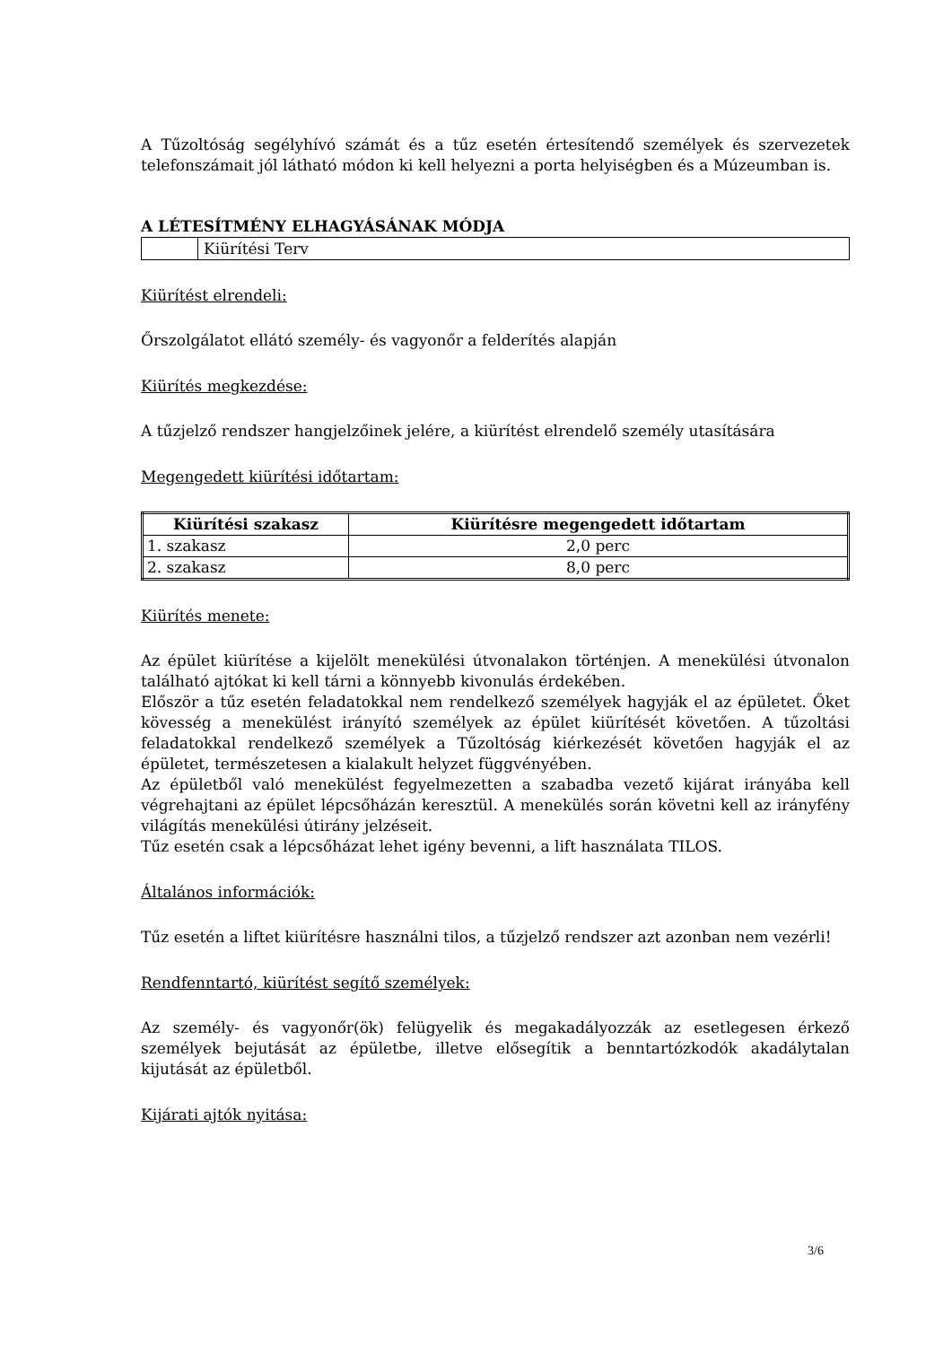A Tűzoltóság segélyhívó számát és a tűz esetén értesítendő személyek és szervezetek telefonszámait jól látható módon ki kell helyezni a porta helyiségben és a Múzeum­ban is.
A LÉTESÍTMÉNY ELHAGYÁSÁNAK MÓDJA
| | Kiürítési Terv |
Kiürítést elrendeli:
Őrszolgálatot ellátó személy- és vagyonőr a felderítés alapján
Kiürítés megkezdése:
A tűzjelző rendszer hangjelzőinek jelére, a kiürítést elrendelő személy utasítására
Megengedett kiürítési időtartam:
| Kiürítési szakasz | Kiürítésre megengedett időtartam |
| --- | --- |
| 1. szakasz | 2,0 perc |
| 2. szakasz | 8,0 perc |
Kiürítés menete:
Az épület kiürítése a kijelölt menekülési útvonalakon történjen. A menekülési útvo­nalon található ajtókat ki kell tárni a könnyebb kivonulás érdekében.
Először a tűz esetén feladatokkal nem rendelkező személyek hagyják el az épületet. Őket kövesség a menekülést irányító személyek az épület kiürítését követően. A tűz­oltási feladatokkal rendelkező személyek a Tűzoltóság kiérkezését követően hagyják el az épületet, természetesen a kialakult helyzet függvényében.
Az épületből való menekülést fegyelmezetten a szabadba vezető kijárat irányába kell végrehajtani az épület lépcsőházán keresztül. A menekülés során követni kell az irányfény világítás menekülési útirány jelzéseit.
Tűz esetén csak a lépcsőházat lehet igény bevenni, a lift használata TILOS.
Általános információk:
Tűz esetén a liftet kiürítésre használni tilos, a tűzjelző rendszer azt azonban nem ve­zérli!
Rendfenntartó, kiürítést segítő személyek:
Az személy- és vagyonőr(ök) felügyelik és megakadályozzák az esetlegesen érkező személyek bejutását az épületbe, illetve elősegítik a benntartózkodók akadálytalan kijutását az épületből.
Kijárati ajtók nyitása:
3/6